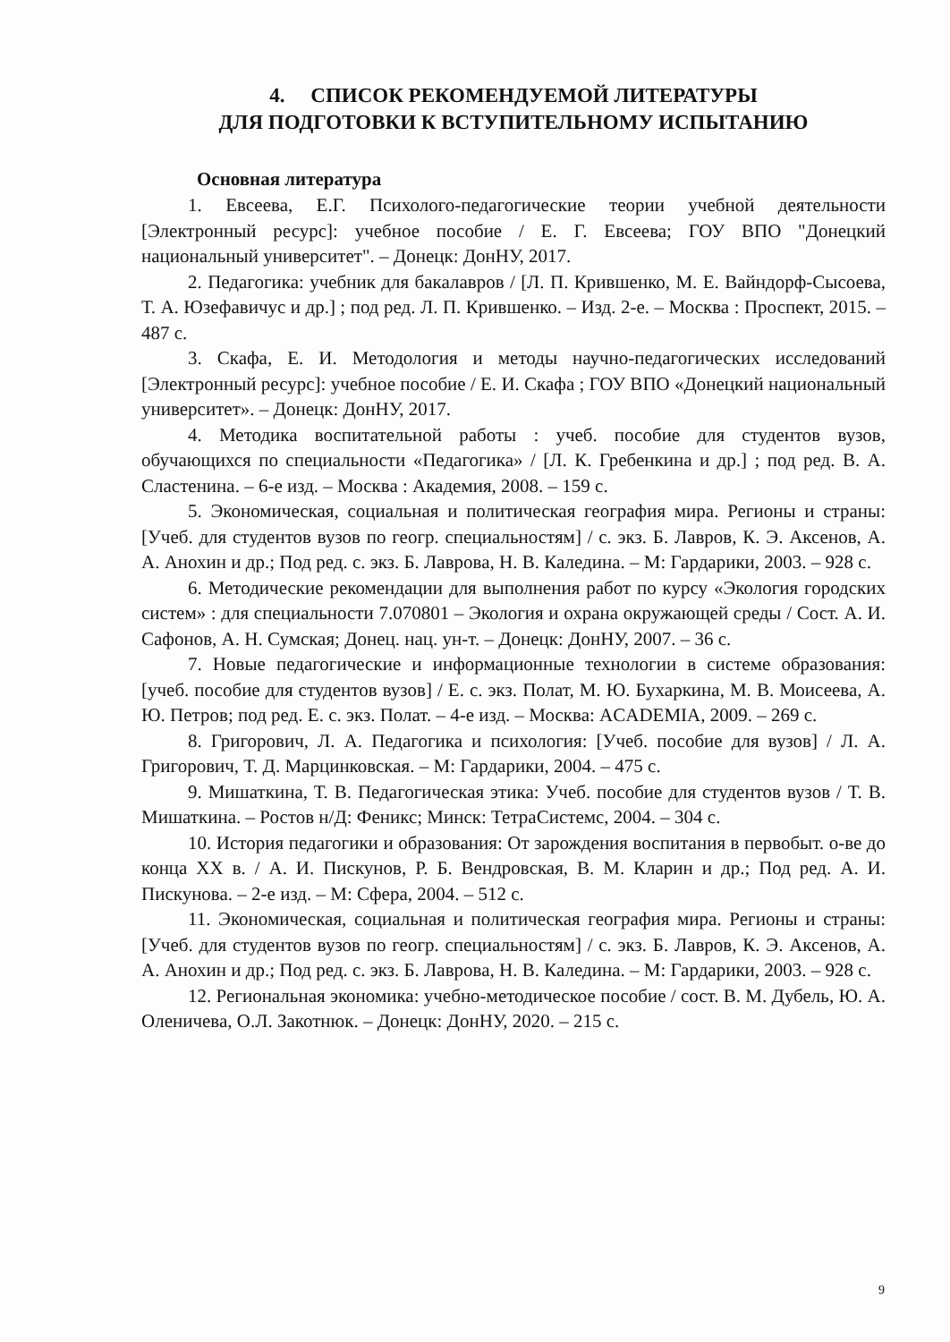4. СПИСОК РЕКОМЕНДУЕМОЙ ЛИТЕРАТУРЫ
ДЛЯ ПОДГОТОВКИ К ВСТУПИТЕЛЬНОМУ ИСПЫТАНИЮ
Основная литература
1. Евсеева, Е.Г. Психолого-педагогические теории учебной деятельности [Электронный ресурс]: учебное пособие / Е. Г. Евсеева; ГОУ ВПО "Донецкий национальный университет". – Донецк: ДонНУ, 2017.
2. Педагогика: учебник для бакалавров / [Л. П. Крившенко, М. Е. Вайндорф-Сысоева, Т. А. Юзефавичус и др.] ; под ред. Л. П. Крившенко. – Изд. 2-е. – Москва : Проспект, 2015. – 487 с.
3. Скафа, Е. И. Методология и методы научно-педагогических исследований [Электронный ресурс]: учебное пособие / Е. И. Скафа ; ГОУ ВПО «Донецкий национальный университет». – Донецк: ДонНУ, 2017.
4. Методика воспитательной работы : учеб. пособие для студентов вузов, обучающихся по специальности «Педагогика» / [Л. К. Гребенкина и др.] ; под ред. В. А. Сластенина. – 6-е изд. – Москва : Академия, 2008. – 159 с.
5. Экономическая, социальная и политическая география мира. Регионы и страны: [Учеб. для студентов вузов по геогр. специальностям] / с. экз. Б. Лавров, К. Э. Аксенов, А. А. Анохин и др.; Под ред. с. экз. Б. Лаврова, Н. В. Каледина. – М: Гардарики, 2003. – 928 с.
6. Методические рекомендации для выполнения работ по курсу «Экология городских систем» : для специальности 7.070801 – Экология и охрана окружающей среды / Сост. А. И. Сафонов, А. Н. Сумская; Донец. нац. ун-т. – Донецк: ДонНУ, 2007. – 36 с.
7. Новые педагогические и информационные технологии в системе образования: [учеб. пособие для студентов вузов] / Е. с. экз. Полат, М. Ю. Бухаркина, М. В. Моисеева, А. Ю. Петров; под ред. Е. с. экз. Полат. – 4-е изд. – Москва: ACADEMIA, 2009. – 269 с.
8. Григорович, Л. А. Педагогика и психология: [Учеб. пособие для вузов] / Л. А. Григорович, Т. Д. Марцинковская. – М: Гардарики, 2004. – 475 с.
9. Мишаткина, Т. В. Педагогическая этика: Учеб. пособие для студентов вузов / Т. В. Мишаткина. – Ростов н/Д: Феникс; Минск: ТетраСистемс, 2004. – 304 с.
10. История педагогики и образования: От зарождения воспитания в первобыт. о-ве до конца XX в. / А. И. Пискунов, Р. Б. Вендровская, В. М. Кларин и др.; Под ред. А. И. Пискунова. – 2-е изд. – М: Сфера, 2004. – 512 с.
11. Экономическая, социальная и политическая география мира. Регионы и страны: [Учеб. для студентов вузов по геогр. специальностям] / с. экз. Б. Лавров, К. Э. Аксенов, А. А. Анохин и др.; Под ред. с. экз. Б. Лаврова, Н. В. Каледина. – М: Гардарики, 2003. – 928 с.
12. Региональная экономика: учебно-методическое пособие / сост. В. М. Дубель, Ю. А. Оленичева, О.Л. Закотнюк. – Донецк: ДонНУ, 2020. – 215 с.
9